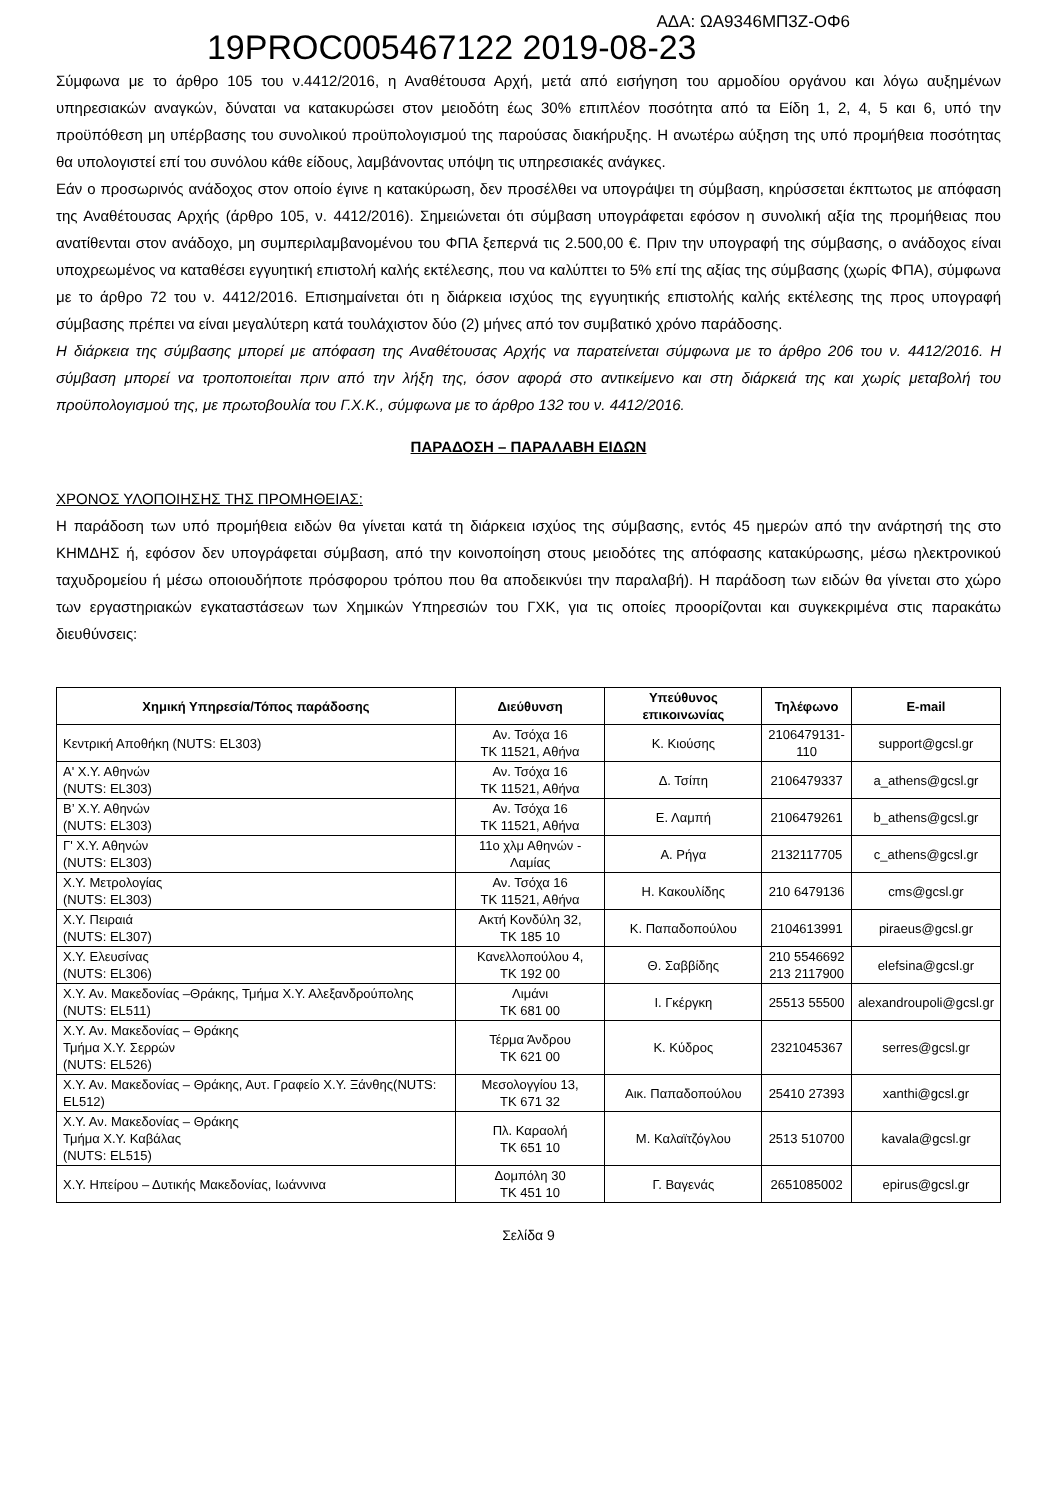19PROC005467122 2019-08-23 ΑΔΑ: ΩΑ9346ΜΠ3Ζ-ΟΦ6
Σύμφωνα με το άρθρο 105 του ν.4412/2016, η Αναθέτουσα Αρχή, μετά από εισήγηση του αρμοδίου οργάνου και λόγω αυξημένων υπηρεσιακών αναγκών, δύναται να κατακυρώσει στον μειοδότη έως 30% επιπλέον ποσότητα από τα Είδη 1, 2, 4, 5 και 6, υπό την προϋπόθεση μη υπέρβασης του συνολικού προϋπολογισμού της παρούσας διακήρυξης. Η ανωτέρω αύξηση της υπό προμήθεια ποσότητας θα υπολογιστεί επί του συνόλου κάθε είδους, λαμβάνοντας υπόψη τις υπηρεσιακές ανάγκες.
Εάν ο προσωρινός ανάδοχος στον οποίο έγινε η κατακύρωση, δεν προσέλθει να υπογράψει τη σύμβαση, κηρύσσεται έκπτωτος με απόφαση της Αναθέτουσας Αρχής (άρθρο 105, ν. 4412/2016). Σημειώνεται ότι σύμβαση υπογράφεται εφόσον η συνολική αξία της προμήθειας που ανατίθενται στον ανάδοχο, μη συμπεριλαμβανομένου του ΦΠΑ ξεπερνά τις 2.500,00 €. Πριν την υπογραφή της σύμβασης, ο ανάδοχος είναι υποχρεωμένος να καταθέσει εγγυητική επιστολή καλής εκτέλεσης, που να καλύπτει το 5% επί της αξίας της σύμβασης (χωρίς ΦΠΑ), σύμφωνα με το άρθρο 72 του ν. 4412/2016. Επισημαίνεται ότι η διάρκεια ισχύος της εγγυητικής επιστολής καλής εκτέλεσης της προς υπογραφή σύμβασης πρέπει να είναι μεγαλύτερη κατά τουλάχιστον δύο (2) μήνες από τον συμβατικό χρόνο παράδοσης.
Η διάρκεια της σύμβασης μπορεί με απόφαση της Αναθέτουσας Αρχής να παρατείνεται σύμφωνα με το άρθρο 206 του ν. 4412/2016. Η σύμβαση μπορεί να τροποποιείται πριν από την λήξη της, όσον αφορά στο αντικείμενο και στη διάρκειά της και χωρίς μεταβολή του προϋπολογισμού της, με πρωτοβουλία του Γ.Χ.Κ., σύμφωνα με το άρθρο 132 του ν. 4412/2016.
ΠΑΡΑΔΟΣΗ – ΠΑΡΑΛΑΒΗ ΕΙΔΩΝ
ΧΡΟΝΟΣ ΥΛΟΠΟΙΗΣΗΣ ΤΗΣ ΠΡΟΜΗΘΕΙΑΣ:
Η παράδοση των υπό προμήθεια ειδών θα γίνεται κατά τη διάρκεια ισχύος της σύμβασης, εντός 45 ημερών από την ανάρτησή της στο ΚΗΜΔΗΣ ή, εφόσον δεν υπογράφεται σύμβαση, από την κοινοποίηση στους μειοδότες της απόφασης κατακύρωσης, μέσω ηλεκτρονικού ταχυδρομείου ή μέσω οποιουδήποτε πρόσφορου τρόπου που θα αποδεικνύει την παραλαβή). Η παράδοση των ειδών θα γίνεται στο χώρο των εργαστηριακών εγκαταστάσεων των Χημικών Υπηρεσιών του ΓΧΚ, για τις οποίες προορίζονται και συγκεκριμένα στις παρακάτω διευθύνσεις:
| Χημική Υπηρεσία/Τόπος παράδοσης | Διεύθυνση | Υπεύθυνος επικοινωνίας | Τηλέφωνο | E-mail |
| --- | --- | --- | --- | --- |
| Κεντρική Αποθήκη (NUTS: EL303) | Αν. Τσόχα 16 ΤΚ 11521, Αθήνα | Κ. Κιούσης | 2106479131- 110 | support@gcsl.gr |
| Α' Χ.Υ. Αθηνών (NUTS: EL303) | Αν. Τσόχα 16 ΤΚ 11521, Αθήνα | Δ. Τσίπη | 2106479337 | a_athens@gcsl.gr |
| Β’ Χ.Υ. Αθηνών (NUTS: EL303) | Αν. Τσόχα 16 ΤΚ 11521, Αθήνα | Ε. Λαμπή | 2106479261 | b_athens@gcsl.gr |
| Γ' Χ.Υ. Αθηνών (NUTS: EL303) | 11ο χλμ Αθηνών - Λαμίας | Α. Ρήγα | 2132117705 | c_athens@gcsl.gr |
| Χ.Υ. Μετρολογίας (NUTS: EL303) | Αν. Τσόχα 16 ΤΚ 11521, Αθήνα | Η. Κακουλίδης | 210 6479136 | cms@gcsl.gr |
| Χ.Υ. Πειραιά (NUTS: EL307) | Ακτή Κονδύλη 32, ΤΚ 185 10 | Κ. Παπαδοπούλου | 2104613991 | piraeus@gcsl.gr |
| Χ.Υ. Ελευσίνας (NUTS: EL306) | Κανελλοπούλου 4, ΤΚ 192 00 | Θ. Σαββίδης | 210 5546692 213 2117900 | elefsina@gcsl.gr |
| Χ.Υ. Αν. Μακεδονίας –Θράκης, Τμήμα Χ.Υ. Αλεξανδρούπολης (NUTS: EL511) | Λιμάνι ΤΚ 681 00 | Ι. Γκέργκη | 25513 55500 | alexandroupoli@gcsl.gr |
| Χ.Υ. Αν. Μακεδονίας – Θράκης Τμήμα Χ.Υ. Σερρών (NUTS: EL526) | Τέρμα Άνδρου ΤΚ 621 00 | Κ. Κύδρος | 2321045367 | serres@gcsl.gr |
| Χ.Υ. Αν. Μακεδονίας – Θράκης, Αυτ. Γραφείο Χ.Υ. Ξάνθης(NUTS: EL512) | Μεσολογγίου 13, ΤΚ 671 32 | Αικ. Παπαδοπούλου | 25410 27393 | xanthi@gcsl.gr |
| Χ.Υ. Αν. Μακεδονίας – Θράκης Τμήμα Χ.Υ. Καβάλας (NUTS: EL515) | Πλ. Καραολή ΤΚ 651 10 | Μ. Καλαϊτζόγλου | 2513 510700 | kavala@gcsl.gr |
| Χ.Υ. Ηπείρου – Δυτικής Μακεδονίας, Ιωάννινα | Δομπόλη 30 ΤΚ 451 10 | Γ. Βαγενάς | 2651085002 | epirus@gcsl.gr |
Σελίδα 9